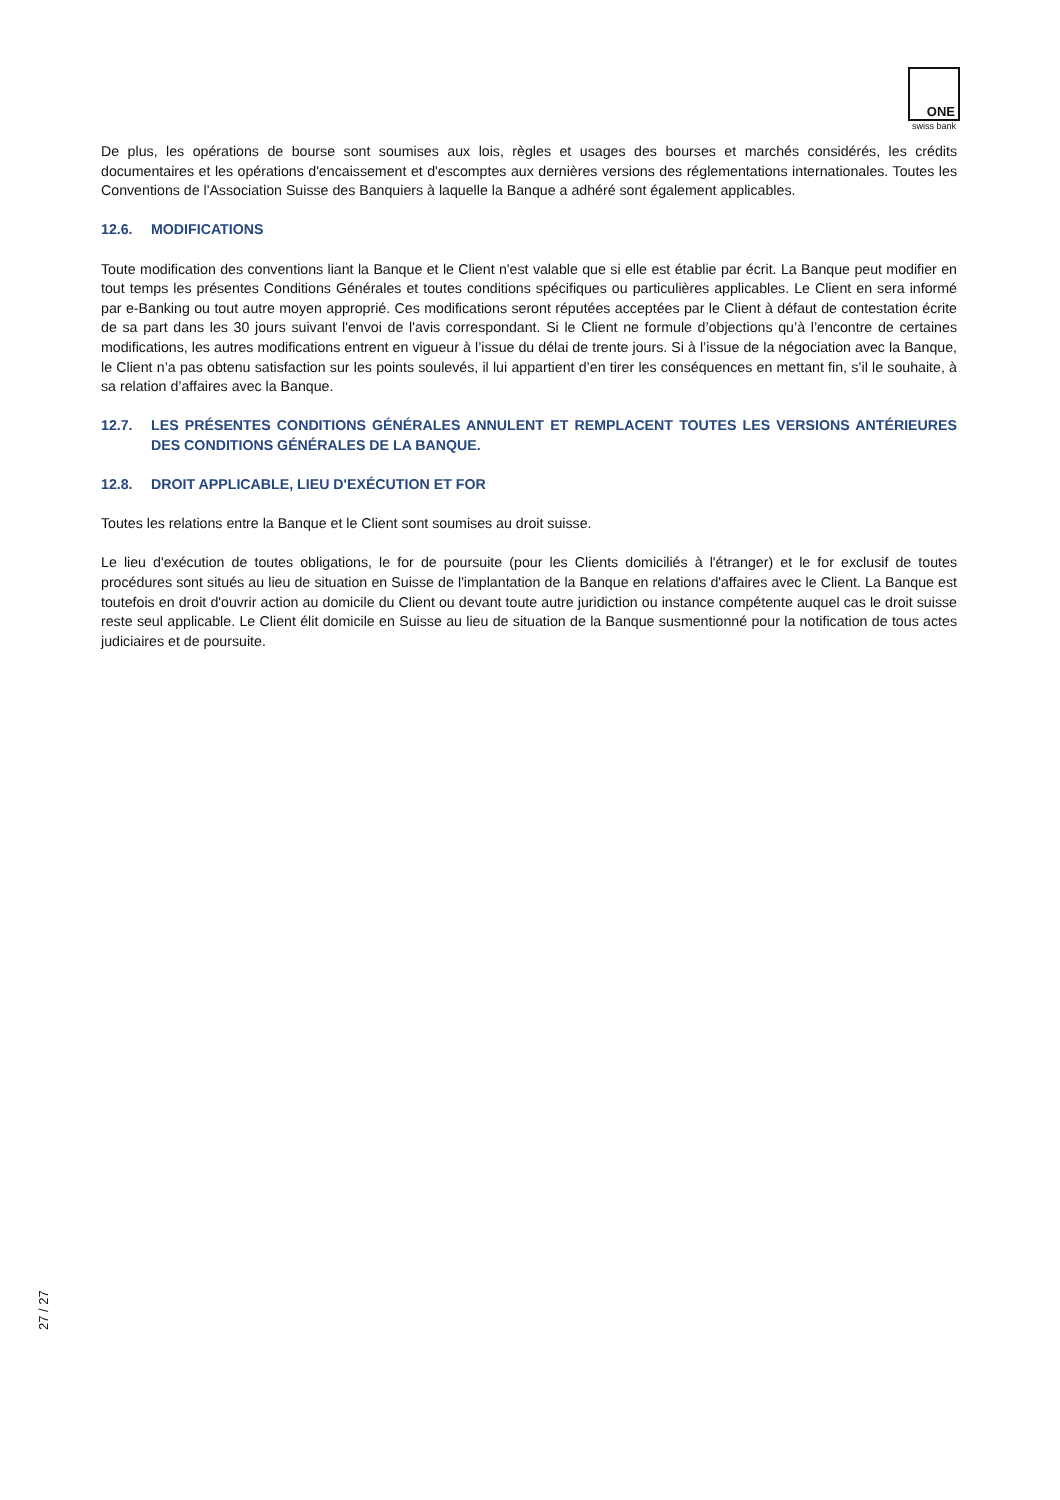ONE
swiss bank
De plus, les opérations de bourse sont soumises aux lois, règles et usages des bourses et marchés considérés, les crédits documentaires et les opérations d'encaissement et d'escomptes aux dernières versions des réglementations internationales. Toutes les Conventions de l'Association Suisse des Banquiers à laquelle la Banque a adhéré sont également applicables.
12.6. MODIFICATIONS
Toute modification des conventions liant la Banque et le Client n'est valable que si elle est établie par écrit. La Banque peut modifier en tout temps les présentes Conditions Générales et toutes conditions spécifiques ou particulières applicables. Le Client en sera informé par e-Banking ou tout autre moyen approprié. Ces modifications seront réputées acceptées par le Client à défaut de contestation écrite de sa part dans les 30 jours suivant l'envoi de l'avis correspondant. Si le Client ne formule d’objections qu’à l’encontre de certaines modifications, les autres modifications entrent en vigueur à l’issue du délai de trente jours. Si à l’issue de la négociation avec la Banque, le Client n’a pas obtenu satisfaction sur les points soulevés, il lui appartient d’en tirer les conséquences en mettant fin, s’il le souhaite, à sa relation d’affaires avec la Banque.
12.7. LES PRÉSENTES CONDITIONS GÉNÉRALES ANNULENT ET REMPLACENT TOUTES LES VERSIONS ANTÉRIEURES DES CONDITIONS GÉNÉRALES DE LA BANQUE.
12.8. DROIT APPLICABLE, LIEU D'EXÉCUTION ET FOR
Toutes les relations entre la Banque et le Client sont soumises au droit suisse.
Le lieu d'exécution de toutes obligations, le for de poursuite (pour les Clients domiciliés à l'étranger) et le for exclusif de toutes procédures sont situés au lieu de situation en Suisse de l'implantation de la Banque en relations d'affaires avec le Client. La Banque est toutefois en droit d'ouvrir action au domicile du Client ou devant toute autre juridiction ou instance compétente auquel cas le droit suisse reste seul applicable. Le Client élit domicile en Suisse au lieu de situation de la Banque susmentionné pour la notification de tous actes judiciaires et de poursuite.
27 / 27